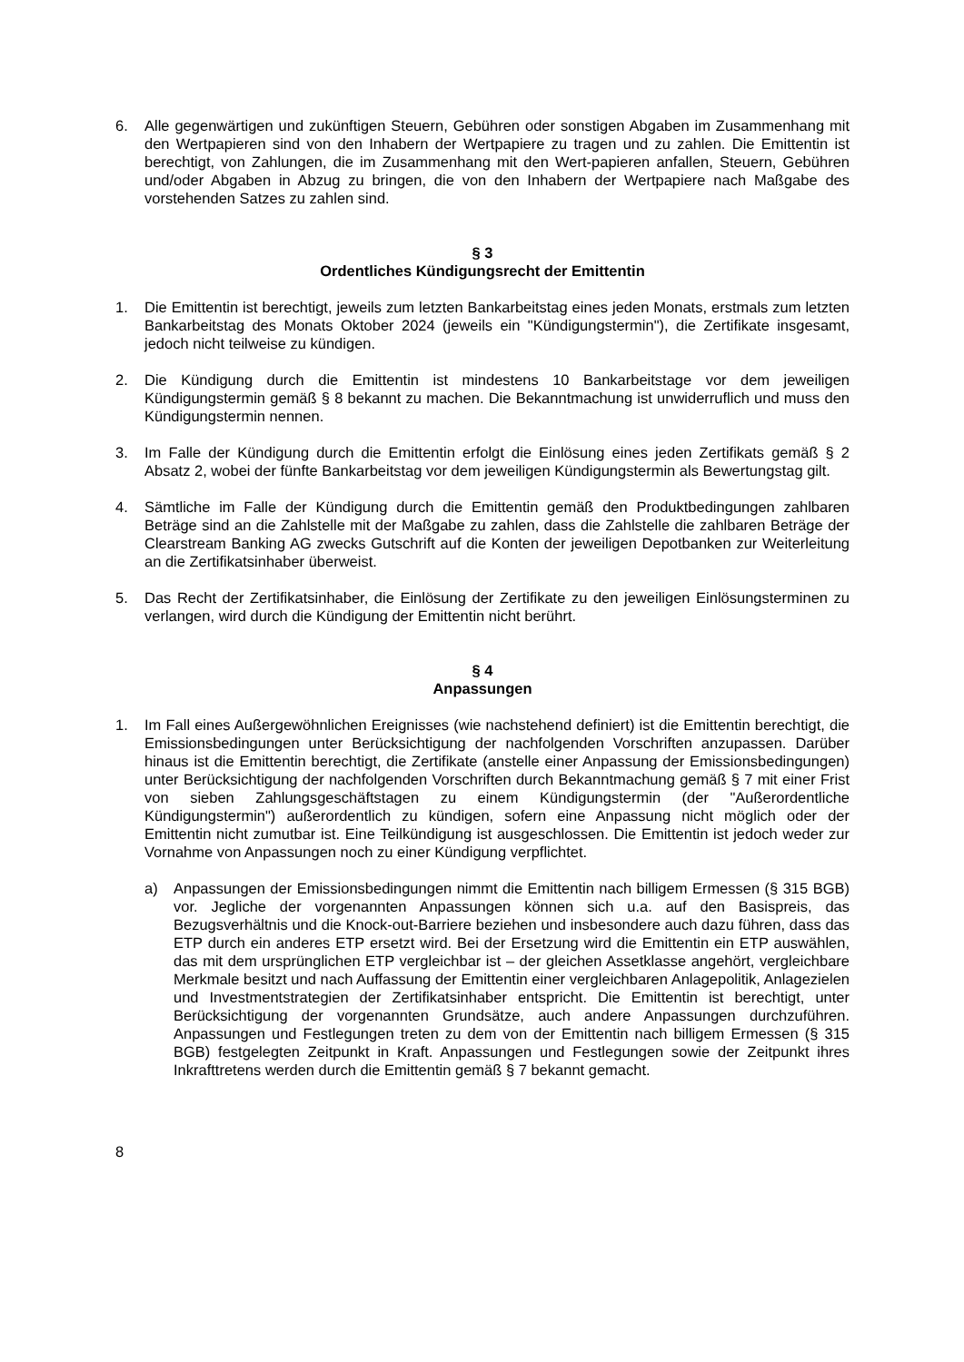6. Alle gegenwärtigen und zukünftigen Steuern, Gebühren oder sonstigen Abgaben im Zusammenhang mit den Wertpapieren sind von den Inhabern der Wertpapiere zu tragen und zu zahlen. Die Emittentin ist berechtigt, von Zahlungen, die im Zusammenhang mit den Wert-papieren anfallen, Steuern, Gebühren und/oder Abgaben in Abzug zu bringen, die von den Inhabern der Wertpapiere nach Maßgabe des vorstehenden Satzes zu zahlen sind.
§ 3
Ordentliches Kündigungsrecht der Emittentin
1. Die Emittentin ist berechtigt, jeweils zum letzten Bankarbeitstag eines jeden Monats, erstmals zum letzten Bankarbeitstag des Monats Oktober 2024 (jeweils ein "Kündigungstermin"), die Zertifikate insgesamt, jedoch nicht teilweise zu kündigen.
2. Die Kündigung durch die Emittentin ist mindestens 10 Bankarbeitstage vor dem jeweiligen Kündigungstermin gemäß § 8 bekannt zu machen. Die Bekanntmachung ist unwiderruflich und muss den Kündigungstermin nennen.
3. Im Falle der Kündigung durch die Emittentin erfolgt die Einlösung eines jeden Zertifikats gemäß § 2 Absatz 2, wobei der fünfte Bankarbeitstag vor dem jeweiligen Kündigungstermin als Bewertungstag gilt.
4. Sämtliche im Falle der Kündigung durch die Emittentin gemäß den Produktbedingungen zahlbaren Beträge sind an die Zahlstelle mit der Maßgabe zu zahlen, dass die Zahlstelle die zahlbaren Beträge der Clearstream Banking AG zwecks Gutschrift auf die Konten der jeweiligen Depotbanken zur Weiterleitung an die Zertifikatsinhaber überweist.
5. Das Recht der Zertifikatsinhaber, die Einlösung der Zertifikate zu den jeweiligen Einlösungsterminen zu verlangen, wird durch die Kündigung der Emittentin nicht berührt.
§ 4
Anpassungen
1. Im Fall eines Außergewöhnlichen Ereignisses (wie nachstehend definiert) ist die Emittentin berechtigt, die Emissionsbedingungen unter Berücksichtigung der nachfolgenden Vorschriften anzupassen. Darüber hinaus ist die Emittentin berechtigt, die Zertifikate (anstelle einer Anpassung der Emissionsbedingungen) unter Berücksichtigung der nachfolgenden Vorschriften durch Bekanntmachung gemäß § 7 mit einer Frist von sieben Zahlungsgeschäftstagen zu einem Kündigungstermin (der "Außerordentliche Kündigungstermin") außerordentlich zu kündigen, sofern eine Anpassung nicht möglich oder der Emittentin nicht zumutbar ist. Eine Teilkündigung ist ausgeschlossen. Die Emittentin ist jedoch weder zur Vornahme von Anpassungen noch zu einer Kündigung verpflichtet.
a) Anpassungen der Emissionsbedingungen nimmt die Emittentin nach billigem Ermessen (§ 315 BGB) vor. Jegliche der vorgenannten Anpassungen können sich u.a. auf den Basispreis, das Bezugsverhältnis und die Knock-out-Barriere beziehen und insbesondere auch dazu führen, dass das ETP durch ein anderes ETP ersetzt wird. Bei der Ersetzung wird die Emittentin ein ETP auswählen, das mit dem ursprünglichen ETP vergleichbar ist – der gleichen Assetklasse angehört, vergleichbare Merkmale besitzt und nach Auffassung der Emittentin einer vergleichbaren Anlagepolitik, Anlagezielen und Investmentstrategien der Zertifikatsinhaber entspricht. Die Emittentin ist berechtigt, unter Berücksichtigung der vorgenannten Grundsätze, auch andere Anpassungen durchzuführen. Anpassungen und Festlegungen treten zu dem von der Emittentin nach billigem Ermessen (§ 315 BGB) festgelegten Zeitpunkt in Kraft. Anpassungen und Festlegungen sowie der Zeitpunkt ihres Inkrafttretens werden durch die Emittentin gemäß § 7 bekannt gemacht.
8